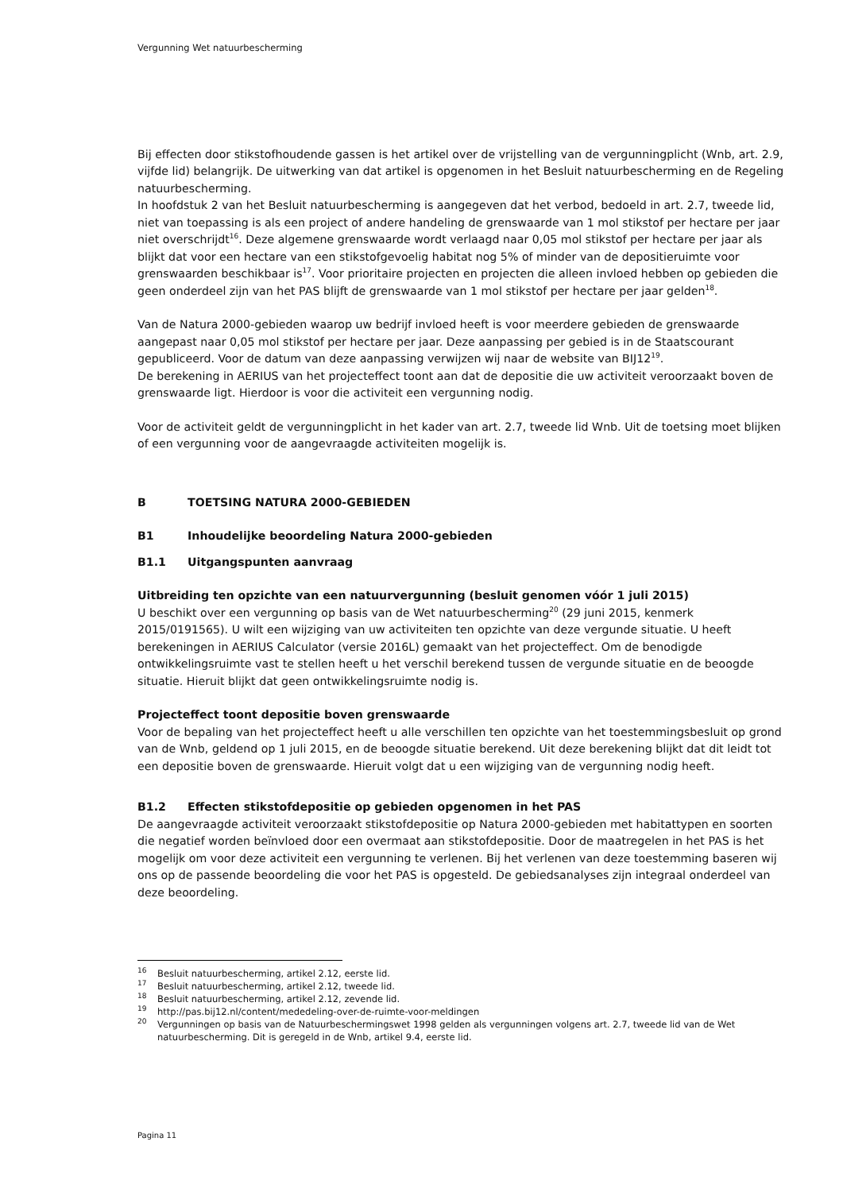Vergunning Wet natuurbescherming
Bij effecten door stikstofhoudende gassen is het artikel over de vrijstelling van de vergunningplicht (Wnb, art. 2.9, vijfde lid) belangrijk. De uitwerking van dat artikel is opgenomen in het Besluit natuurbescherming en de Regeling natuurbescherming.
In hoofdstuk 2 van het Besluit natuurbescherming is aangegeven dat het verbod, bedoeld in art. 2.7, tweede lid, niet van toepassing is als een project of andere handeling de grenswaarde van 1 mol stikstof per hectare per jaar niet overschrijdt<sup>16</sup>. Deze algemene grenswaarde wordt verlaagd naar 0,05 mol stikstof per hectare per jaar als blijkt dat voor een hectare van een stikstofgevoelig habitat nog 5% of minder van de depositieruimte voor grenswaarden beschikbaar is<sup>17</sup>. Voor prioritaire projecten en projecten die alleen invloed hebben op gebieden die geen onderdeel zijn van het PAS blijft de grenswaarde van 1 mol stikstof per hectare per jaar gelden<sup>18</sup>.
Van de Natura 2000-gebieden waarop uw bedrijf invloed heeft is voor meerdere gebieden de grenswaarde aangepast naar 0,05 mol stikstof per hectare per jaar. Deze aanpassing per gebied is in de Staatscourant gepubliceerd. Voor de datum van deze aanpassing verwijzen wij naar de website van BIJ12<sup>19</sup>.
De berekening in AERIUS van het projecteffect toont aan dat de depositie die uw activiteit veroorzaakt boven de grenswaarde ligt. Hierdoor is voor die activiteit een vergunning nodig.
Voor de activiteit geldt de vergunningplicht in het kader van art. 2.7, tweede lid Wnb. Uit de toetsing moet blijken of een vergunning voor de aangevraagde activiteiten mogelijk is.
B TOETSING NATURA 2000-GEBIEDEN
B1 Inhoudelijke beoordeling Natura 2000-gebieden
B1.1 Uitgangspunten aanvraag
Uitbreiding ten opzichte van een natuurvergunning (besluit genomen vóór 1 juli 2015)
U beschikt over een vergunning op basis van de Wet natuurbescherming<sup>20</sup> (29 juni 2015, kenmerk 2015/0191565). U wilt een wijziging van uw activiteiten ten opzichte van deze vergunde situatie. U heeft berekeningen in AERIUS Calculator (versie 2016L) gemaakt van het projecteffect. Om de benodigde ontwikkelingsruimte vast te stellen heeft u het verschil berekend tussen de vergunde situatie en de beoogde situatie. Hieruit blijkt dat geen ontwikkelingsruimte nodig is.
Projecteffect toont depositie boven grenswaarde
Voor de bepaling van het projecteffect heeft u alle verschillen ten opzichte van het toestemmingsbesluit op grond van de Wnb, geldend op 1 juli 2015, en de beoogde situatie berekend. Uit deze berekening blijkt dat dit leidt tot een depositie boven de grenswaarde. Hieruit volgt dat u een wijziging van de vergunning nodig heeft.
B1.2 Effecten stikstofdepositie op gebieden opgenomen in het PAS
De aangevraagde activiteit veroorzaakt stikstofdepositie op Natura 2000-gebieden met habitattypen en soorten die negatief worden beïnvloed door een overmaat aan stikstofdepositie. Door de maatregelen in het PAS is het mogelijk om voor deze activiteit een vergunning te verlenen. Bij het verlenen van deze toestemming baseren wij ons op de passende beoordeling die voor het PAS is opgesteld. De gebiedsanalyses zijn integraal onderdeel van deze beoordeling.
<sup>16</sup> Besluit natuurbescherming, artikel 2.12, eerste lid.
<sup>17</sup> Besluit natuurbescherming, artikel 2.12, tweede lid.
<sup>18</sup> Besluit natuurbescherming, artikel 2.12, zevende lid.
<sup>19</sup> http://pas.bij12.nl/content/mededeling-over-de-ruimte-voor-meldingen
<sup>20</sup> Vergunningen op basis van de Natuurbeschermingswet 1998 gelden als vergunningen volgens art. 2.7, tweede lid van de Wet natuurbescherming. Dit is geregeld in de Wnb, artikel 9.4, eerste lid.
Pagina 11